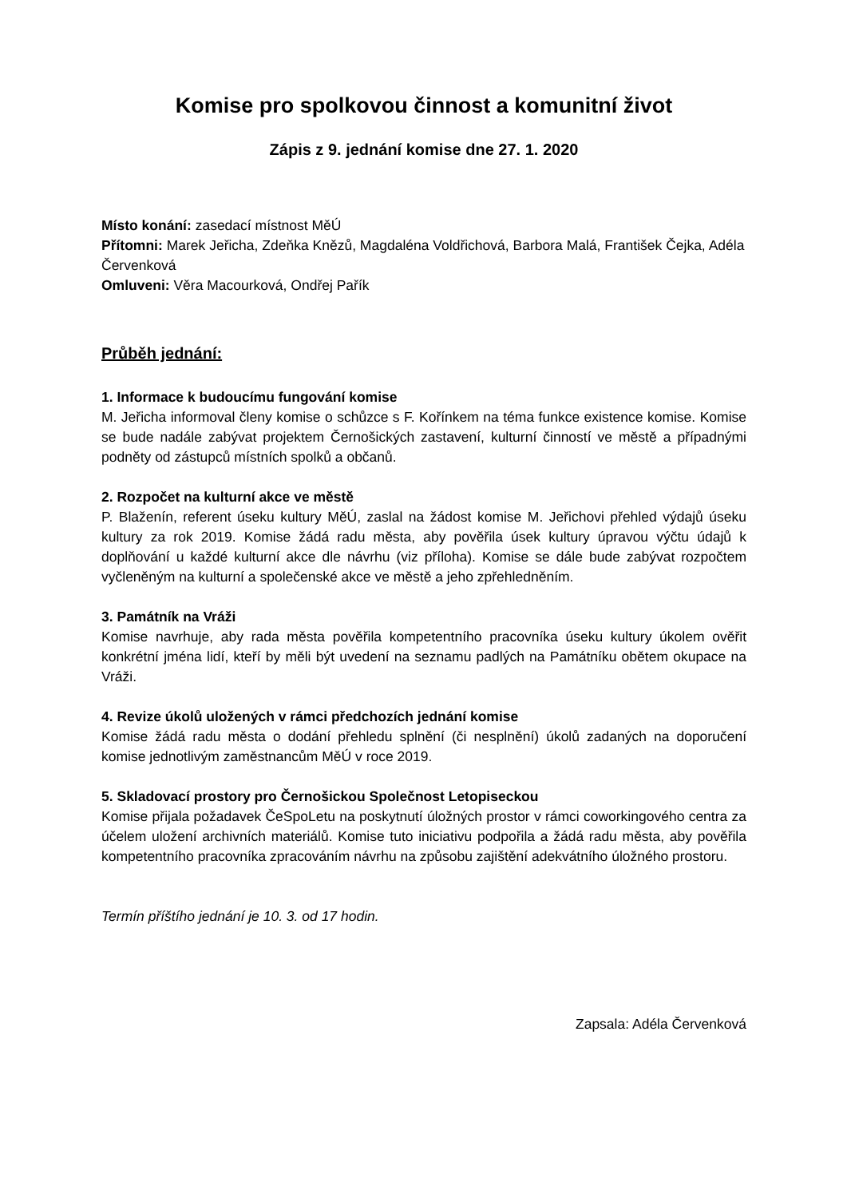Komise pro spolkovou činnost a komunitní život
Zápis z 9. jednání komise dne 27. 1. 2020
Místo konání: zasedací místnost MěÚ
Přítomni: Marek Jeřicha, Zdeňka Knězů, Magdaléna Voldřichová, Barbora Malá, František Čejka, Adéla Červenková
Omluveni: Věra Macourková, Ondřej Pařík
Průběh jednání:
1. Informace k budoucímu fungování komise
M. Jeřicha informoval členy komise o schůzce s F. Kořínkem na téma funkce existence komise. Komise se bude nadále zabývat projektem Černošických zastavení, kulturní činností ve městě a případnými podněty od zástupců místních spolků a občanů.
2. Rozpočet na kulturní akce ve městě
P. Blaženín, referent úseku kultury MěÚ, zaslal na žádost komise M. Jeřichovi přehled výdajů úseku kultury za rok 2019. Komise žádá radu města, aby pověřila úsek kultury úpravou výčtu údajů k doplňování u každé kulturní akce dle návrhu (viz příloha). Komise se dále bude zabývat rozpočtem vyčleněným na kulturní a společenské akce ve městě a jeho zpřehledněním.
3. Památník na Vráži
Komise navrhuje, aby rada města pověřila kompetentního pracovníka úseku kultury úkolem ověřit konkrétní jména lidí, kteří by měli být uvedení na seznamu padlých na Památníku obětem okupace na Vráži.
4. Revize úkolů uložených v rámci předchozích jednání komise
Komise žádá radu města o dodání přehledu splnění (či nesplnění) úkolů zadaných na doporučení komise jednotlivým zaměstnancům MěÚ v roce 2019.
5. Skladovací prostory pro Černošickou Společnost Letopiseckou
Komise přijala požadavek ČeSpoLetu na poskytnutí úložných prostor v rámci coworkingového centra za účelem uložení archivních materiálů. Komise tuto iniciativu podpořila a žádá radu města, aby pověřila kompetentního pracovníka zpracováním návrhu na způsobu zajištění adekvátního úložného prostoru.
Termín příštího jednání je 10. 3. od 17 hodin.
Zapsala: Adéla Červenková